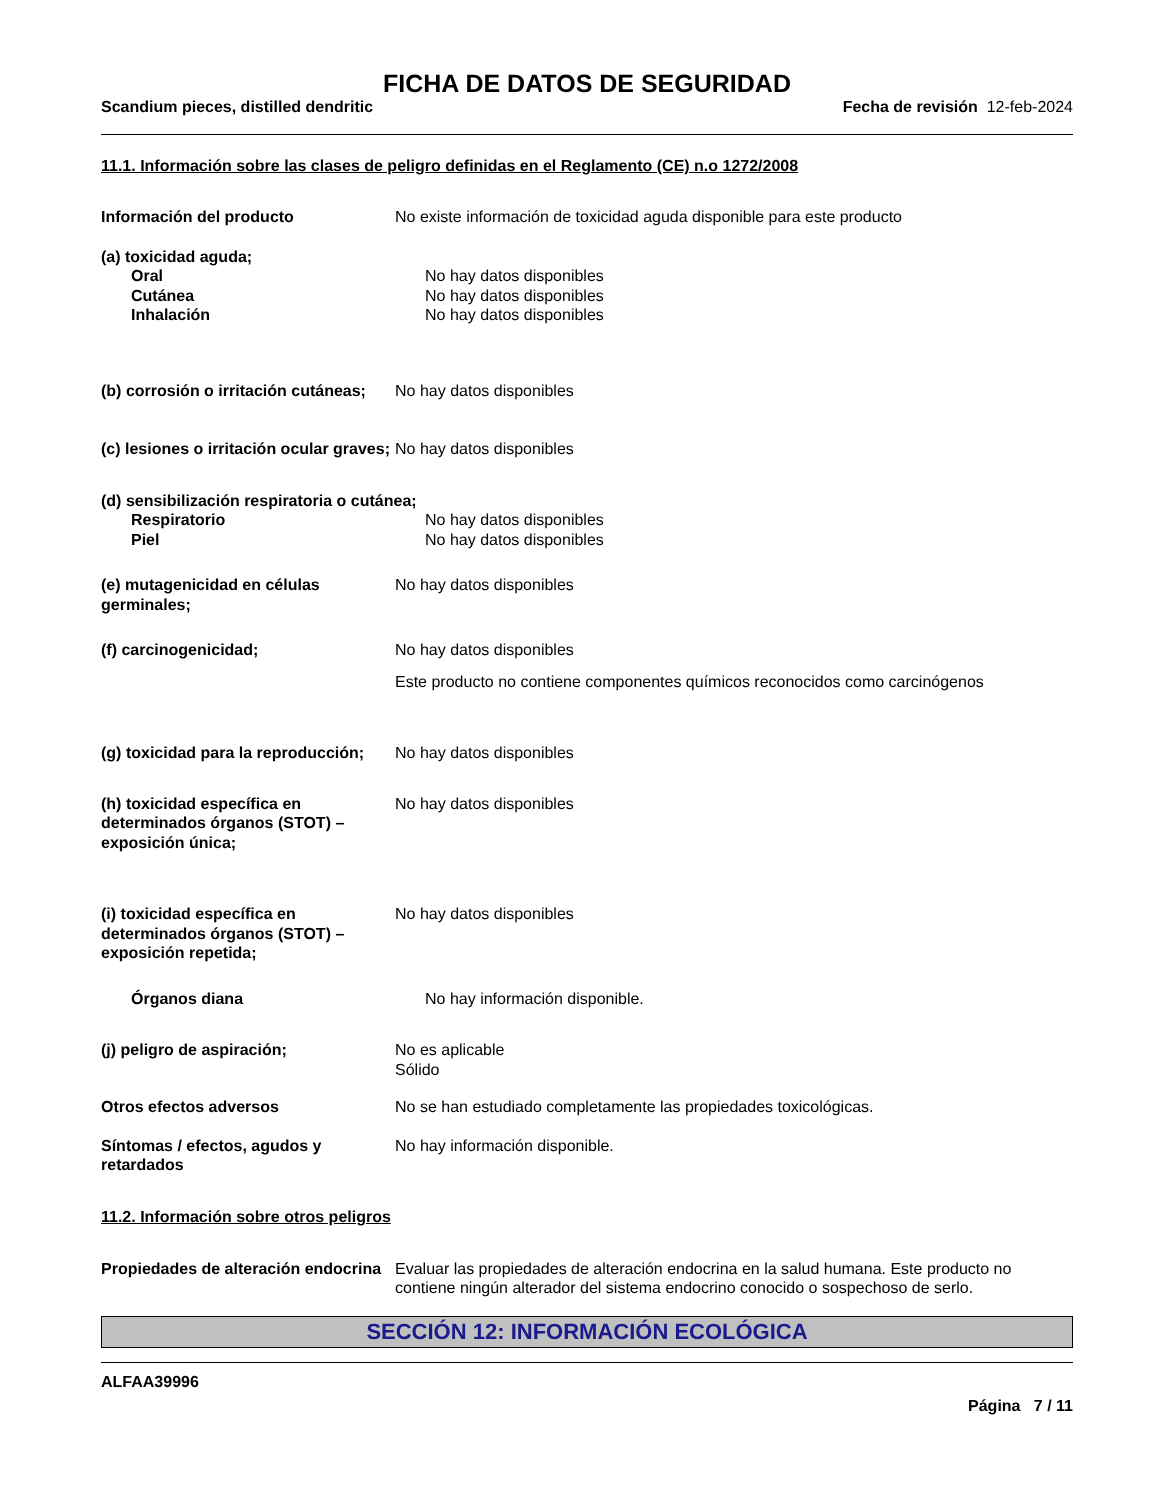FICHA DE DATOS DE SEGURIDAD
Scandium pieces, distilled dendritic Fecha de revisión 12-feb-2024
11.1. Información sobre las clases de peligro definidas en el Reglamento (CE) n.o 1272/2008
Información del producto No existe información de toxicidad aguda disponible para este producto
(a) toxicidad aguda;
Oral No hay datos disponibles
Cutánea No hay datos disponibles
Inhalación No hay datos disponibles
(b) corrosión o irritación cutáneas;
No hay datos disponibles
(c) lesiones o irritación ocular graves;
No hay datos disponibles
(d) sensibilización respiratoria o cutánea;
Respiratorio No hay datos disponibles
Piel No hay datos disponibles
(e) mutagenicidad en células germinales;
No hay datos disponibles
(f) carcinogenicidad; No hay datos disponibles
Este producto no contiene componentes químicos reconocidos como carcinógenos
(g) toxicidad para la reproducción;
No hay datos disponibles
(h) toxicidad específica en determinados órganos (STOT) – exposición única;
No hay datos disponibles
(i) toxicidad específica en determinados órganos (STOT) – exposición repetida;
No hay datos disponibles
Órganos diana No hay información disponible.
(j) peligro de aspiración; No es aplicable
Sólido
Otros efectos adversos No se han estudiado completamente las propiedades toxicológicas.
Síntomas / efectos, agudos y retardados
No hay información disponible.
11.2. Información sobre otros peligros
Propiedades de alteración endocrina
Evaluar las propiedades de alteración endocrina en la salud humana. Este producto no contiene ningún alterador del sistema endocrino conocido o sospechoso de serlo.
SECCIÓN 12: INFORMACIÓN ECOLÓGICA
ALFAA39996
Página 7 / 11